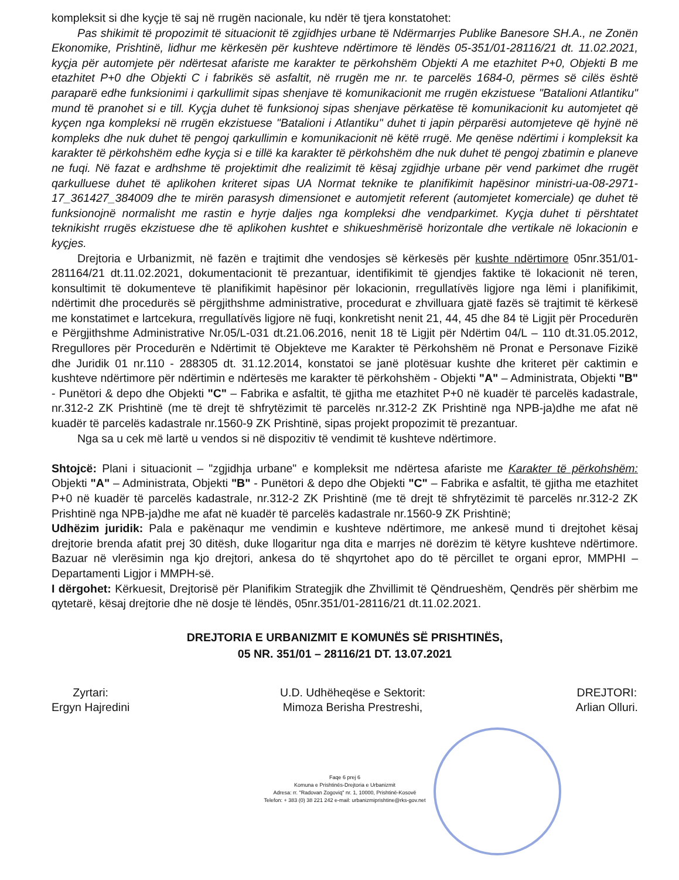kompleksit si dhe kyçje të saj në rrugën nacionale, ku ndër të tjera konstatohet:
Pas shikimit të propozimit të situacionit të zgjidhjes urbane të Ndërmarrjes Publike Banesore SH.A., ne Zonën Ekonomike, Prishtinë, lidhur me kërkesën për kushteve ndërtimore të lëndës 05-351/01-28116/21 dt. 11.02.2021, kyçja për automjete për ndërtesat afariste me karakter te përkohshëm Objekti A me etazhitet P+0, Objekti B me etazhitet P+0 dhe Objekti C i fabrikës së asfaltit, në rrugën me nr. te parcelës 1684-0, përmes së cilës është paraparë edhe funksionimi i qarkullimit sipas shenjave të komunikacionit me rrugën ekzistuese "Batalioni Atlantiku" mund të pranohet si e till. Kyçja duhet të funksionoj sipas shenjave përkatëse të komunikacionit ku automjetet që kyçen nga kompleksi në rrugën ekzistuese "Batalioni i Atlantiku" duhet ti japin përparësi automjeteve që hyjnë në kompleks dhe nuk duhet të pengoj qarkullimin e komunikacionit në këtë rrugë. Me qenëse ndërtimi i kompleksit ka karakter të përkohshëm edhe kyçja si e tillë ka karakter të përkohshëm dhe nuk duhet të pengoj zbatimin e planeve ne fuqi. Në fazat e ardhshme të projektimit dhe realizimit të kësaj zgjidhje urbane për vend parkimet dhe rrugët qarkulluese duhet të aplikohen kriteret sipas UA Normat teknike te planifikimit hapësinor ministri-ua-08-2971-17_361427_384009 dhe te mirën parasysh dimensionet e automjetit referent (automjetet komerciale) qe duhet të funksionojnë normalisht me rastin e hyrje daljes nga kompleksi dhe vendparkimet. Kyçja duhet ti përshtatet teknikisht rrugës ekzistuese dhe të aplikohen kushtet e shikueshmërisë horizontale dhe vertikale në lokacionin e kyçjes.
Drejtoria e Urbanizmit, në fazën e trajtimit dhe vendosjes së kërkesës për kushte ndërtimore 05nr.351/01-281164/21 dt.11.02.2021, dokumentacionit të prezantuar, identifikimit të gjendjes faktike të lokacionit në teren, konsultimit të dokumenteve të planifikimit hapësinor për lokacionin, rregullatívës ligjore nga lëmi i planifikimit, ndërtimit dhe procedurës së përgjithshme administrative, procedurat e zhvilluara gjatë fazës së trajtimit të kërkesë me konstatimet e lartcekura, rregullatívës ligjore në fuqi, konkretisht nenit 21, 44, 45 dhe 84 të Ligjit për Procedurën e Përgjithshme Administrative Nr.05/L-031 dt.21.06.2016, nenit 18 të Ligjit për Ndërtim 04/L – 110 dt.31.05.2012, Rregullores për Procedurën e Ndërtimit të Objekteve me Karakter të Përkohshëm në Pronat e Personave Fizikë dhe Juridik 01 nr.110 - 288305 dt. 31.12.2014, konstatoi se janë plotësuar kushte dhe kriteret për caktimin e kushteve ndërtimore për ndërtimin e ndërtesës me karakter të përkohshëm - Objekti "A" – Administrata, Objekti "B" - Punëtori & depo dhe Objekti "C" – Fabrika e asfaltit, të gjitha me etazhitet P+0 në kuadër të parcelës kadastrale, nr.312-2 ZK Prishtinë (me të drejt të shfrytëzimit të parcelës nr.312-2 ZK Prishtinë nga NPB-ja)dhe me afat në kuadër të parcelës kadastrale nr.1560-9 ZK Prishtinë, sipas projekt propozimit të prezantuar.
Nga sa u cek më lartë u vendos si në dispozitiv të vendimit të kushteve ndërtimore.
Shtojcë: Plani i situacionit – "zgjidhja urbane" e kompleksit me ndërtesa afariste me Karakter të përkohshëm: Objekti "A" – Administrata, Objekti "B" - Punëtori & depo dhe Objekti "C" – Fabrika e asfaltit, të gjitha me etazhitet P+0 në kuadër të parcelës kadastrale, nr.312-2 ZK Prishtinë (me të drejt të shfrytëzimit të parcelës nr.312-2 ZK Prishtinë nga NPB-ja)dhe me afat në kuadër të parcelës kadastrale nr.1560-9 ZK Prishtinë;
Udhëzim juridik: Pala e pakënaqur me vendimin e kushteve ndërtimore, me ankesë mund ti drejtohet kësaj drejtorie brenda afatit prej 30 ditësh, duke llogaritur nga dita e marrjes në dorëzim të këtyre kushteve ndërtimore. Bazuar në vlerësimin nga kjo drejtori, ankesa do të shqyrtohet apo do të përcillet te organi epror, MMPHI – Departamenti Ligjor i MMPH-së.
I dërgohet: Kërkuesit, Drejtorisë për Planifikim Strategjik dhe Zhvillimit të Qëndrueshëm, Qendrës për shërbim me qytetarë, kësaj drejtorie dhe në dosje të lëndës, 05nr.351/01-28116/21 dt.11.02.2021.
DREJTORIA E URBANIZMIT E KOMUNËS SË PRISHTINËS,
05 NR. 351/01 – 28116/21 DT. 13.07.2021
Zyrtari:
Ergyn Hajredini
U.D. Udhëheqëse e Sektorit:
Mimoza Berisha Prestreshi,
DREJTORI:
Arlian Olluri.
Faqe 6 prej 6
Komuna e Prishtinës-Drejtoria e Urbanizmit
Adresa: rr. "Radovan Zogoviq" nr. 1, 10000, Prishtinë-Kosovë
Telefon: + 383 (0) 38 221 242 e-mail: urbanizmiprishtine@rks-gov.net